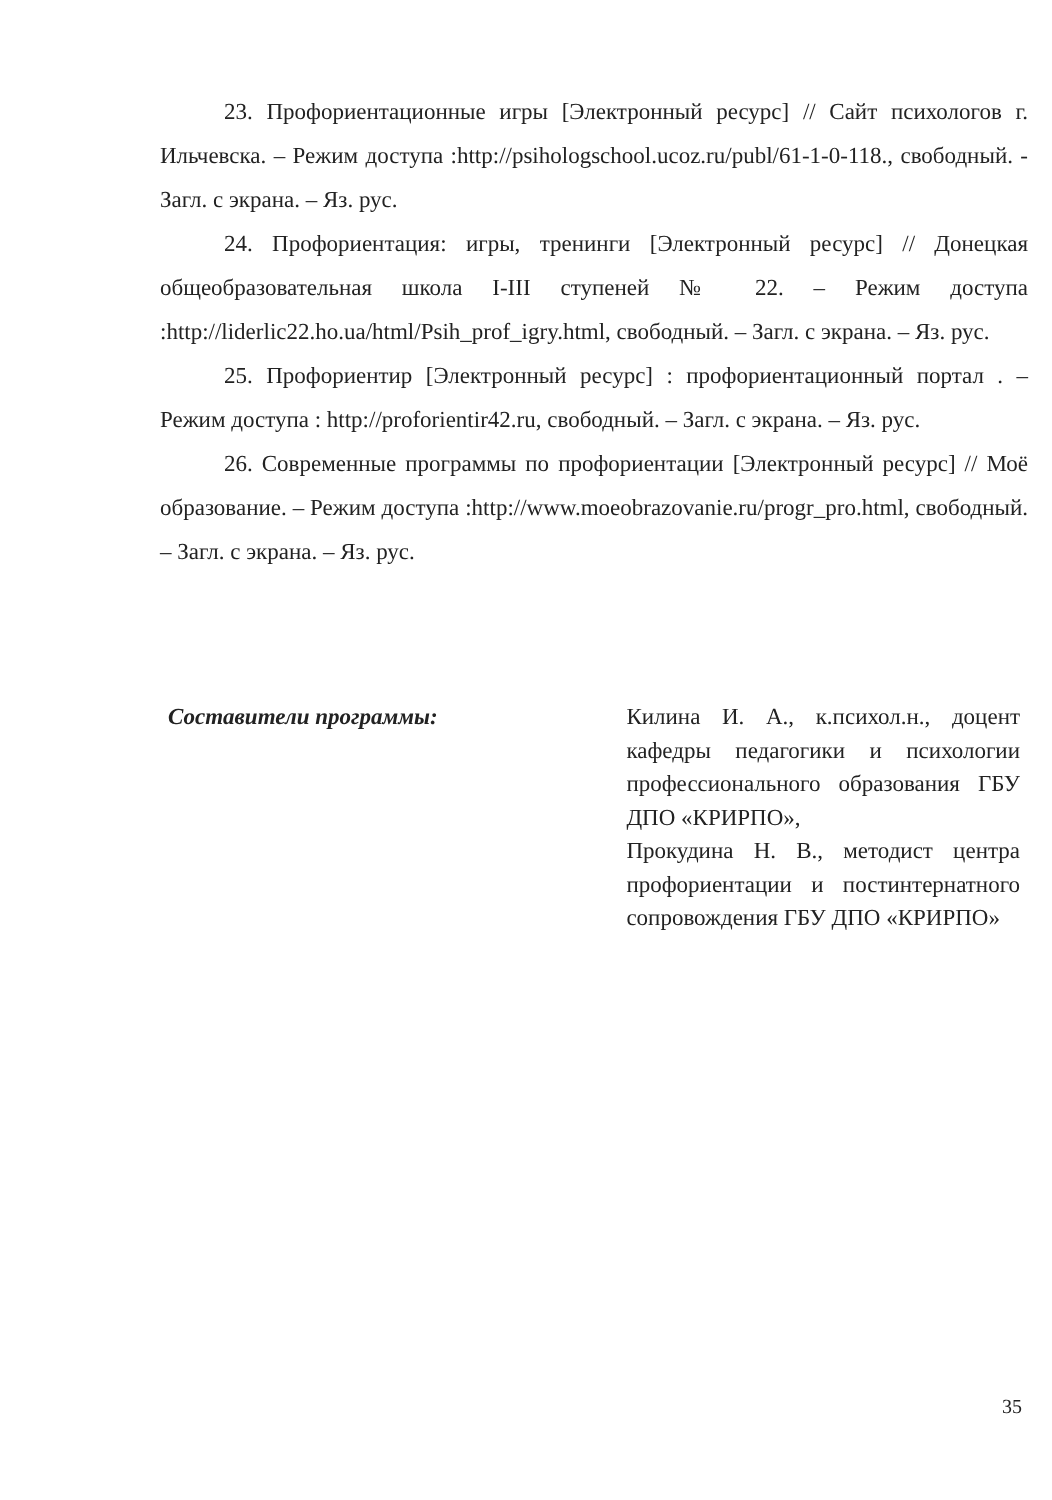23. Профориентационные игры [Электронный ресурс] // Сайт психологов г. Ильчевска. – Режим доступа :http://psihologschool.ucoz.ru/publ/61-1-0-118., свободный. - Загл. с экрана. – Яз. рус.
24. Профориентация: игры, тренинги [Электронный ресурс] // Донецкая общеобразовательная школа I-III ступеней № 22. – Режим доступа :http://liderlic22.ho.ua/html/Psih_prof_igry.html, свободный. – Загл. с экрана. – Яз. рус.
25. Профориентир [Электронный ресурс] : профориентационный портал . – Режим доступа : http://proforientir42.ru, свободный. – Загл. с экрана. – Яз. рус.
26. Современные программы по профориентации [Электронный ресурс] // Моё образование. – Режим доступа :http://www.moeobrazovanie.ru/progr_pro.html, свободный. – Загл. с экрана. – Яз. рус.
Составители программы:
Килина И. А., к.психол.н., доцент кафедры педагогики и психологии профессионального образования ГБУ ДПО «КРИРПО»,
Прокудина Н. В., методист центра профориентации и постинтернатного сопровождения ГБУ ДПО «КРИРПО»
35